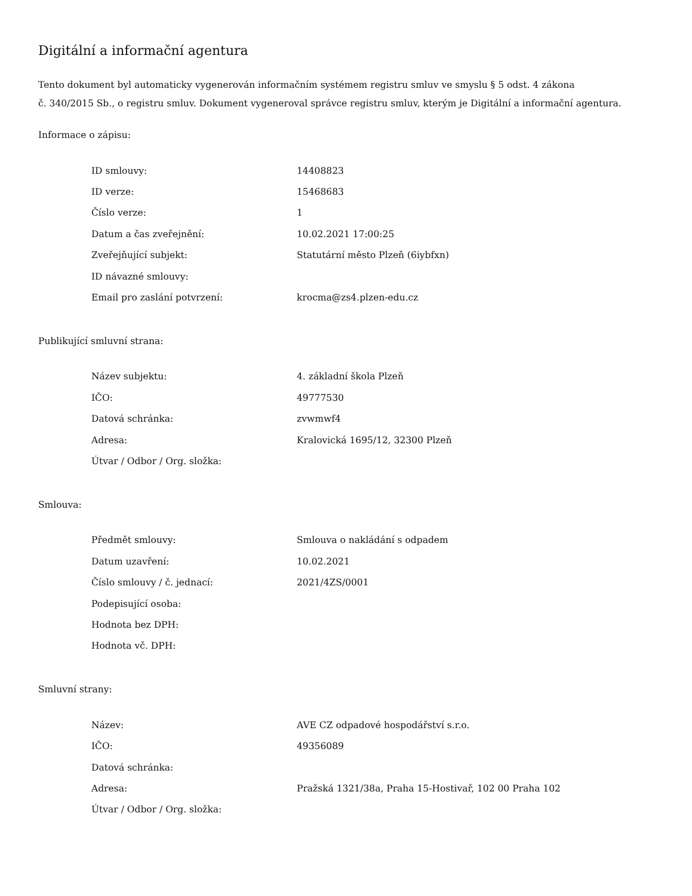Digitální a informační agentura
Tento dokument byl automaticky vygenerován informačním systémem registru smluv ve smyslu § 5 odst. 4 zákona
č. 340/2015 Sb., o registru smluv. Dokument vygeneroval správce registru smluv, kterým je Digitální a informační agentura.
Informace o zápisu:
| ID smlouvy: | 14408823 |
| ID verze: | 15468683 |
| Číslo verze: | 1 |
| Datum a čas zveřejnění: | 10.02.2021 17:00:25 |
| Zveřejňující subjekt: | Statutární město Plzeň (6iybfxn) |
| ID návazné smlouvy: | |
| Email pro zaslání potvrzení: | krocma@zs4.plzen-edu.cz |
Publikující smluvní strana:
| Název subjektu: | 4. základní škola Plzeň |
| IČO: | 49777530 |
| Datová schránka: | zvwmwf4 |
| Adresa: | Kralovická 1695/12, 32300 Plzeň |
| Útvar / Odbor / Org. složka: | |
Smlouva:
| Předmět smlouvy: | Smlouva o nakládání s odpadem |
| Datum uzavření: | 10.02.2021 |
| Číslo smlouvy / č. jednací: | 2021/4ZS/0001 |
| Podepisující osoba: | |
| Hodnota bez DPH: | |
| Hodnota vč. DPH: | |
Smluvní strany:
| Název: | AVE CZ odpadové hospodářství s.r.o. |
| IČO: | 49356089 |
| Datová schránka: | |
| Adresa: | Pražská 1321/38a, Praha 15-Hostivař, 102 00 Praha 102 |
| Útvar / Odbor / Org. složka: | |